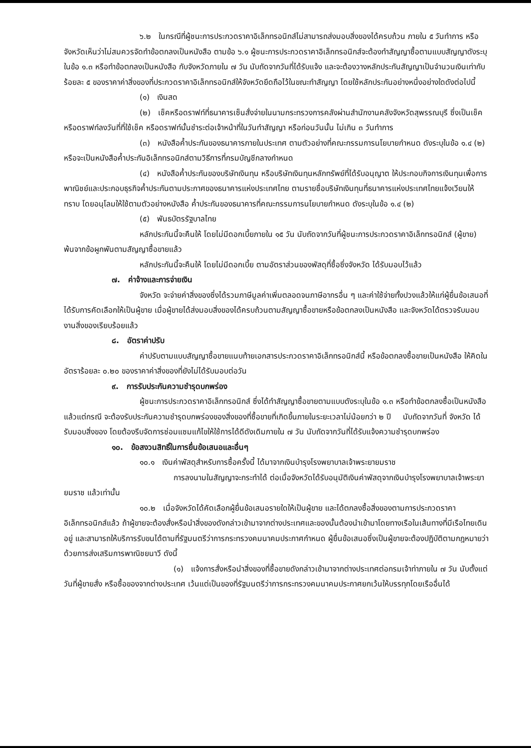๖.๒ ในกรณีที่ผู้ชนะการประกวดราคาอิเล็กทรอนิกส์ไม่สามารถส่งมอบสิ่งของได้ครบถ้วน ภายใน ๕ วันทำการ หรือ จังหวัดเห็นว่าไม่สมควรจัดทำข้อตกลงเป็นหนังสือ ตามข้อ ๖.๑ ผู้ชนะการประกวดราคาอิเล็กทรอนิกส์จะต้องทำสัญญาซื้อตามแบบสัญญาดังระบุในข้อ ๑.๓ หรือทำข้อตกลงเป็นหนังสือ กับจังหวัดภายใน ๗ วัน นับถัดจากวันที่ได้รับแจ้ง และจะต้องวางหลักประกันสัญญาเป็นจำนวนเงินเท่ากับร้อยละ ๕ ของราคาค่าสิ่งของที่ประกวดราคาอิเล็กทรอนิกส์ให้จังหวัดยึดถือไว้ในขณะทำสัญญา โดยใช้หลักประกันอย่างหนึ่งอย่างใดดังต่อไปนี้
(๑) เงินสด
(๒) เช็คหรือดราฟท์ที่ธนาคารเซ็นสั่งจ่ายในนามกระทรวงการคลังผ่านสำนักงานคลังจังหวัดสุพรรณบุรี ซึ่งเป็นเช็คหรือดราฟท์ลงวันที่ที่ใช้เช็ค หรือดราฟท์นั้นชำระต่อเจ้าหน้าที่ในวันทำสัญญา หรือก่อนวันนั้น ไม่เกิน ๓ วันทำการ
(๓) หนังสือค้ำประกันของธนาคารภายในประเทศ ตามตัวอย่างที่คณะกรรมการนโยบายกำหนด ดังระบุในข้อ ๑.๔ (๒) หรือจะเป็นหนังสือค้ำประกันอิเล็กทรอนิกส์ตามวิธีการที่กรมบัญชีกลางกำหนด
(๔) หนังสือค้ำประกันของบริษัทเงินทุน หรือบริษัทเงินทุนหลักทรัพย์ที่ได้รับอนุญาต ให้ประกอบกิจการเงินทุนเพื่อการพาณิชย์และประกอบธุรกิจค้ำประกันตามประกาศของธนาคารแห่งประเทศไทย ตามรายชื่อบริษัทเงินทุนที่ธนาคารแห่งประเทศไทยแจ้งเวียนให้ทราบ โดยอนุโลมให้ใช้ตามตัวอย่างหนังสือ ค้ำประกันของธนาคารที่คณะกรรมการนโยบายกำหนด ดังระบุในข้อ ๑.๔ (๒)
(๕) พันธบัตรรัฐบาลไทย
หลักประกันนี้จะคืนให้ โดยไม่มีดอกเบี้ยภายใน ๑๕ วัน นับถัดจากวันที่ผู้ชนะการประกวดราคาอิเล็กทรอนิกส์ (ผู้ขาย) พ้นจากข้อผูกพันตามสัญญาซื้อขายแล้ว
หลักประกันนี้จะคืนให้ โดยไม่มีดอกเบี้ย ตามอัตราส่วนของพัสดุที่ซื้อซึ่งจังหวัด ได้รับมอบไว้แล้ว
๗. ค่าจ้างและการจ่ายเงิน
จังหวัด จะจ่ายค่าสิ่งของซึ่งได้รวมภาษีมูลค่าเพิ่มตลอดจนภาษีอากรอื่น ๆ และค่าใช้จ่ายทั้งปวงแล้วให้แก่ผู้ยื่นข้อเสนอที่ได้รับการคัดเลือกให้เป็นผู้ขาย เมื่อผู้ขายได้ส่งมอบสิ่งของได้ครบถ้วนตามสัญญาซื้อขายหรือข้อตกลงเป็นหนังสือ และจังหวัดได้ตรวจรับมอบงานสิ่งของเรียบร้อยแล้ว
๘. อัตราค่าปรับ
ค่าปรับตามแบบสัญญาซื้อขายแนบท้ายเอกสารประกวดราคาอิเล็กทรอนิกส์นี้ หรือข้อตกลงซื้อขายเป็นหนังสือ ให้คิดในอัตราร้อยละ ๐.๒๐ ของราคาค่าสิ่งของที่ยังไม่ได้รับมอบต่อวัน
๙. การรับประกันความชำรุดบกพร่อง
ผู้ชนะการประกวดราคาอิเล็กทรอนิกส์ ซึ่งได้ทำสัญญาซื้อขายตามแบบดังระบุในข้อ ๑.๓ หรือทำข้อตกลงซื้อเป็นหนังสือ แล้วแต่กรณี จะต้องรับประกันความชำรุดบกพร่องของสิ่งของที่ซื้อขายที่เกิดขึ้นภายในระยะเวลาไม่น้อยกว่า ๒ ปี นับถัดจากวันที่ จังหวัด ได้รับมอบสิ่งของ โดยต้องรีบจัดการซ่อมแซมแก้ไขให้ใช้การได้ดีดังเดิมภายใน ๗ วัน นับถัดจากวันที่ได้รับแจ้งความชำรุดบกพร่อง
๑๐. ข้อสงวนสิทธิ์ในการยื่นข้อเสนอและอื่นๆ
๑๐.๑ เงินค่าพัสดุสำหรับการซื้อครั้งนี้ ได้มาจากเงินบำรุงโรงพยาบาลเจ้าพระยายมราช
การลงนามในสัญญาจะกระทำได้ ต่อเมื่อจังหวัดได้รับอนุมัติเงินค่าพัสดุจากเงินบำรุงโรงพยาบาลเจ้าพระยายมราช แล้วเท่านั้น
๑๐.๒ เมื่อจังหวัดได้คัดเลือกผู้ยื่นข้อเสนอรายใดให้เป็นผู้ขาย และได้ตกลงซื้อสิ่งของตามการประกวดราคาอิเล็กทรอนิกส์แล้ว ถ้าผู้ขายจะต้องสั่งหรือนำสิ่งของดังกล่าวเข้ามาจากต่างประเทศและของนั้นต้องนำเข้ามาโดยทางเรือในเส้นทางที่มีเรือไทยเดินอยู่ และสามารถให้บริการรับขนได้ตามที่รัฐมนตรีว่าการกระทรวงคมนาคมประกาศกำหนด ผู้ยื่นข้อเสนอซึ่งเป็นผู้ขายจะต้องปฏิบัติตามกฎหมายว่าด้วยการส่งเสริมการพาณิชยนาวี ดังนี้
(๑) แจ้งการสั่งหรือนำสิ่งของที่ซื้อขายดังกล่าวเข้ามาจากต่างประเทศต่อกรมเจ้าท่าภายใน ๗ วัน นับตั้งแต่วันที่ผู้ขายสั่ง หรือซื้อของจากต่างประเทศ เว้นแต่เป็นของที่รัฐมนตรีว่าการกระทรวงคมนาคมประกาศยกเว้นให้บรรทุกโดยเรืออื่นได้